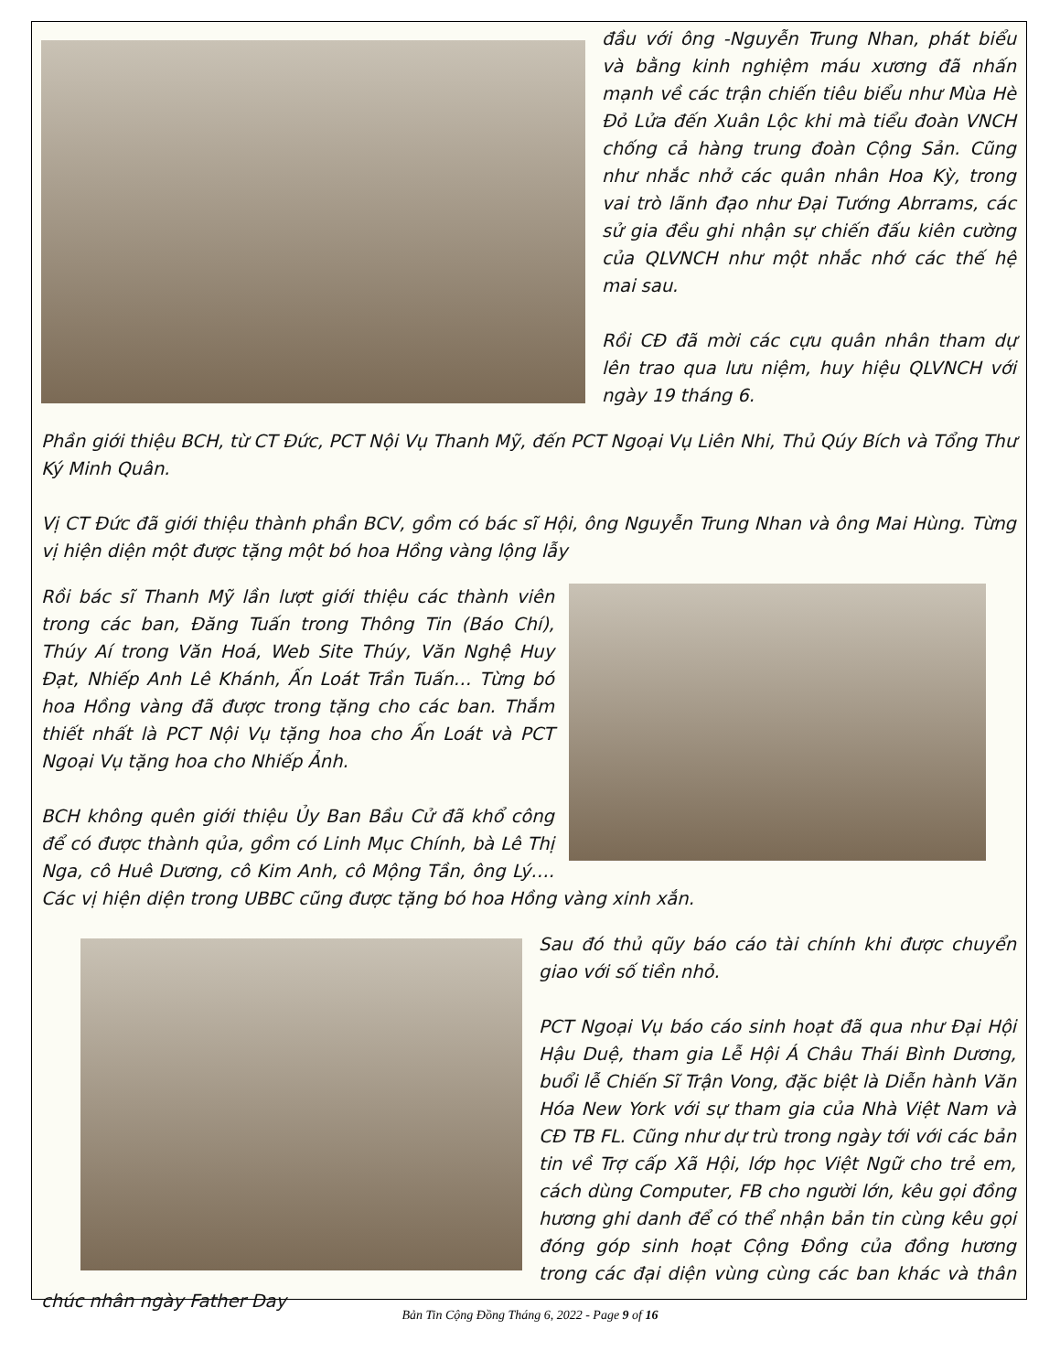đầu với ông -Nguyễn Trung Nhan, phát biểu và bằng kinh nghiệm máu xương đã nhấn mạnh về các trận chiến tiêu biểu như Mùa Hè Đỏ Lửa đến Xuân Lộc khi mà tiểu đoàn VNCH chống cả hàng trung đoàn Cộng Sản. Cũng như nhắc nhở các quân nhân Hoa Kỳ, trong vai trò lãnh đạo như Đại Tướng Abrrams, các sử gia đều ghi nhận sự chiến đấu kiên cường của QLVNCH như một nhắc nhớ các thế hệ mai sau.
Rồi CĐ đã mời các cựu quân nhân tham dự lên trao qua lưu niệm, huy hiệu QLVNCH với ngày 19 tháng 6.
Phần giới thiệu BCH, từ CT Đức, PCT Nội Vụ Thanh Mỹ, đến PCT Ngoại Vụ Liên Nhi, Thủ Qúy Bích và Tổng Thư Ký Minh Quân.
Vị CT Đức đã giới thiệu thành phần BCV, gồm có bác sĩ Hội, ông Nguyễn Trung Nhan và ông Mai Hùng. Từng vị hiện diện một được tặng một bó hoa Hồng vàng lộng lẫy
Rồi bác sĩ Thanh Mỹ lần lượt giới thiệu các thành viên trong các ban, Đăng Tuấn trong Thông Tin (Báo Chí), Thúy Aí trong Văn Hoá, Web Site Thúy, Văn Nghệ Huy Đạt, Nhiếp Anh Lê Khánh, Ấn Loát Trần Tuấn… Từng bó hoa Hồng vàng đã được trong tặng cho các ban. Thắm thiết nhất là PCT Nội Vụ tặng hoa cho Ấn Loát và PCT Ngoại Vụ tặng hoa cho Nhiếp Ảnh.
BCH không quên giới thiệu Ủy Ban Bầu Cử đã khổ công để có được thành qủa, gồm có Linh Mục Chính, bà Lê Thị Nga, cô Huê Dương, cô Kim Anh, cô Mộng Tần, ông Lý…. Các vị hiện diện trong UBBC cũng được tặng bó hoa Hồng vàng xinh xắn.
Sau đó thủ qũy báo cáo tài chính khi được chuyển giao với số tiền nhỏ.
PCT Ngoại Vụ báo cáo sinh hoạt đã qua như Đại Hội Hậu Duệ, tham gia Lễ Hội Á Châu Thái Bình Dương, buổi lễ Chiến Sĩ Trận Vong, đặc biệt là Diễn hành Văn Hóa New York với sự tham gia của Nhà Việt Nam và CĐ TB FL. Cũng như dự trù trong ngày tới với các bản tin về Trợ cấp Xã Hội, lớp học Việt Ngữ cho trẻ em, cách dùng Computer, FB cho người lớn, kêu gọi đồng hương ghi danh để có thể nhận bản tin cùng kêu gọi đóng góp sinh hoạt Cộng Đồng của đồng hương trong các đại diện vùng cùng các ban khác và thân chúc nhân ngày Father Day
Bản Tin Cộng Đồng Tháng 6, 2022 - Page 9 of 16